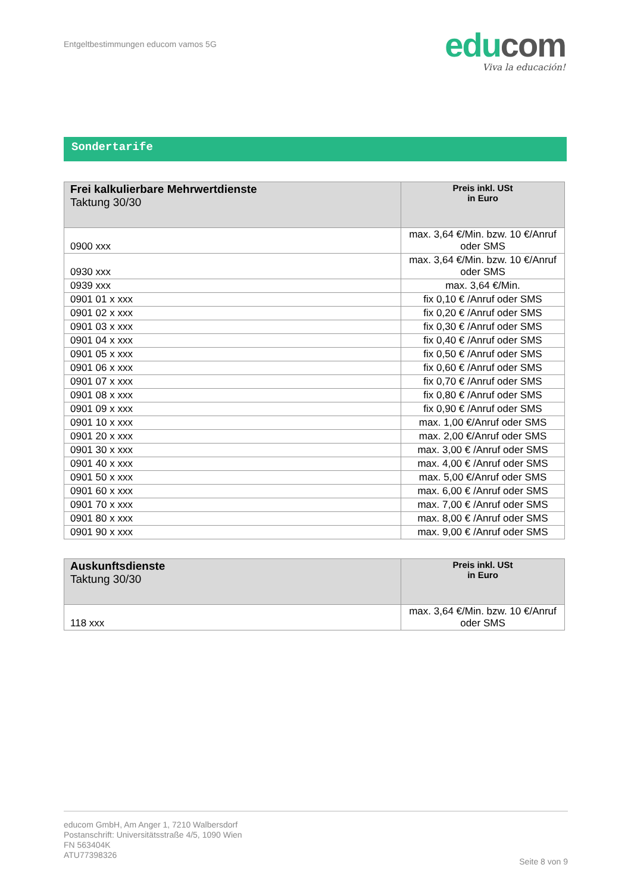Entgeltbestimmungen educom vamos 5G
edu com
Viva la educación!
Sondertarife
| Frei kalkulierbare Mehrwertdienste Taktung 30/30 | Preis inkl. USt in Euro |
| --- | --- |
| 0900 xxx | max. 3,64 €/Min. bzw. 10 €/Anruf oder SMS |
| 0930 xxx | max. 3,64 €/Min. bzw. 10 €/Anruf oder SMS |
| 0939 xxx | max. 3,64 €/Min. |
| 0901 01 x xxx | fix 0,10 € /Anruf oder SMS |
| 0901 02 x xxx | fix 0,20 € /Anruf oder SMS |
| 0901 03 x xxx | fix 0,30 € /Anruf oder SMS |
| 0901 04 x xxx | fix 0,40 € /Anruf oder SMS |
| 0901 05 x xxx | fix 0,50 € /Anruf oder SMS |
| 0901 06 x xxx | fix 0,60 € /Anruf oder SMS |
| 0901 07 x xxx | fix 0,70 € /Anruf oder SMS |
| 0901 08 x xxx | fix 0,80 € /Anruf oder SMS |
| 0901 09 x xxx | fix 0,90 € /Anruf oder SMS |
| 0901 10 x xxx | max. 1,00 €/Anruf oder SMS |
| 0901 20 x xxx | max. 2,00 €/Anruf oder SMS |
| 0901 30 x xxx | max. 3,00 € /Anruf oder SMS |
| 0901 40 x xxx | max. 4,00 € /Anruf oder SMS |
| 0901 50 x xxx | max. 5,00 €/Anruf oder SMS |
| 0901 60 x xxx | max. 6,00 € /Anruf oder SMS |
| 0901 70 x xxx | max. 7,00 € /Anruf oder SMS |
| 0901 80 x xxx | max. 8,00 € /Anruf oder SMS |
| 0901 90 x xxx | max. 9,00 € /Anruf oder SMS |
| Auskunftsdienste Taktung 30/30 | Preis inkl. USt in Euro |
| --- | --- |
| 118 xxx | max. 3,64 €/Min. bzw. 10 €/Anruf oder SMS |
educom GmbH, Am Anger 1, 7210 Walbersdorf
Postanschrift: Universitätsstraße 4/5, 1090 Wien
FN 563404K
ATU77398326
Seite 8 von 9